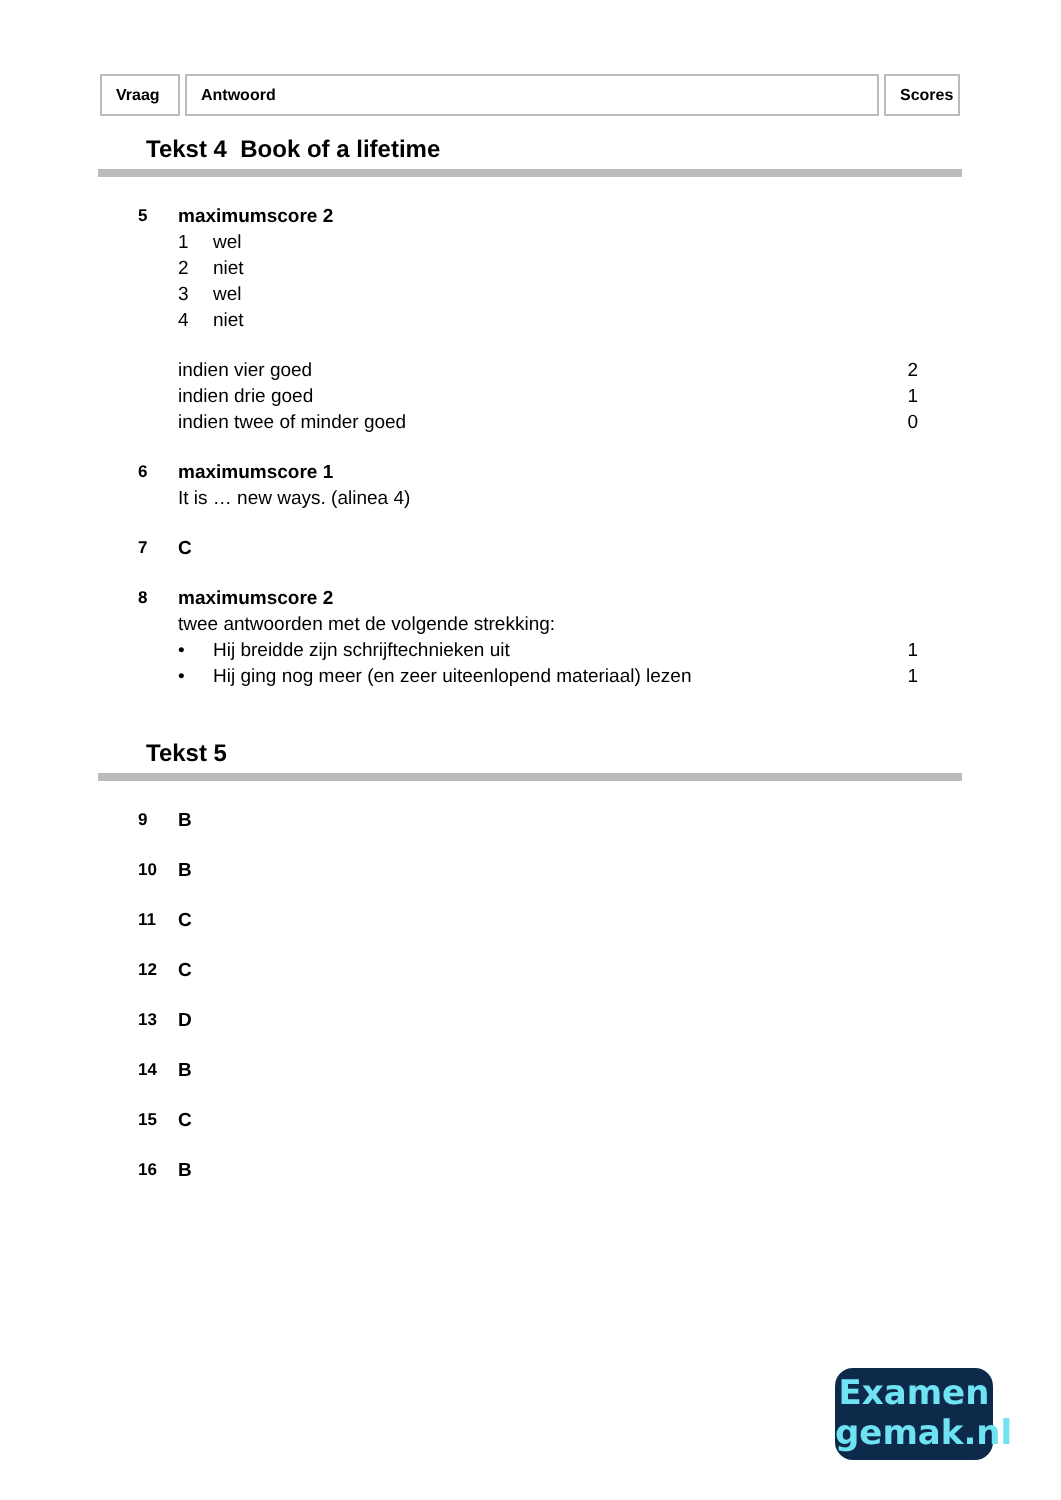Vraag Antwoord Scores
Tekst 4 Book of a lifetime
| 5 | maximumscore 2 | |
| | 1 wel | |
| | 2 niet | |
| | 3 wel | |
| | 4 niet | |
| | indien vier goed | 2 |
| | indien drie goed | 1 |
| | indien twee of minder goed | 0 |
| 6 | maximumscore 1 | |
| | It is … new ways. (alinea 4) | |
| 7 | C | |
| 8 | maximumscore 2 | |
| | twee antwoorden met de volgende strekking: | |
| | • Hij breidde zijn schrijftechnieken uit | 1 |
| | • Hij ging nog meer (en zeer uiteenlopend materiaal) lezen | 1 |
Tekst 5
| 9 | B |
| 10 | B |
| 11 | C |
| 12 | C |
| 13 | D |
| 14 | B |
| 15 | C |
| 16 | B |
Examen
gemak.nl